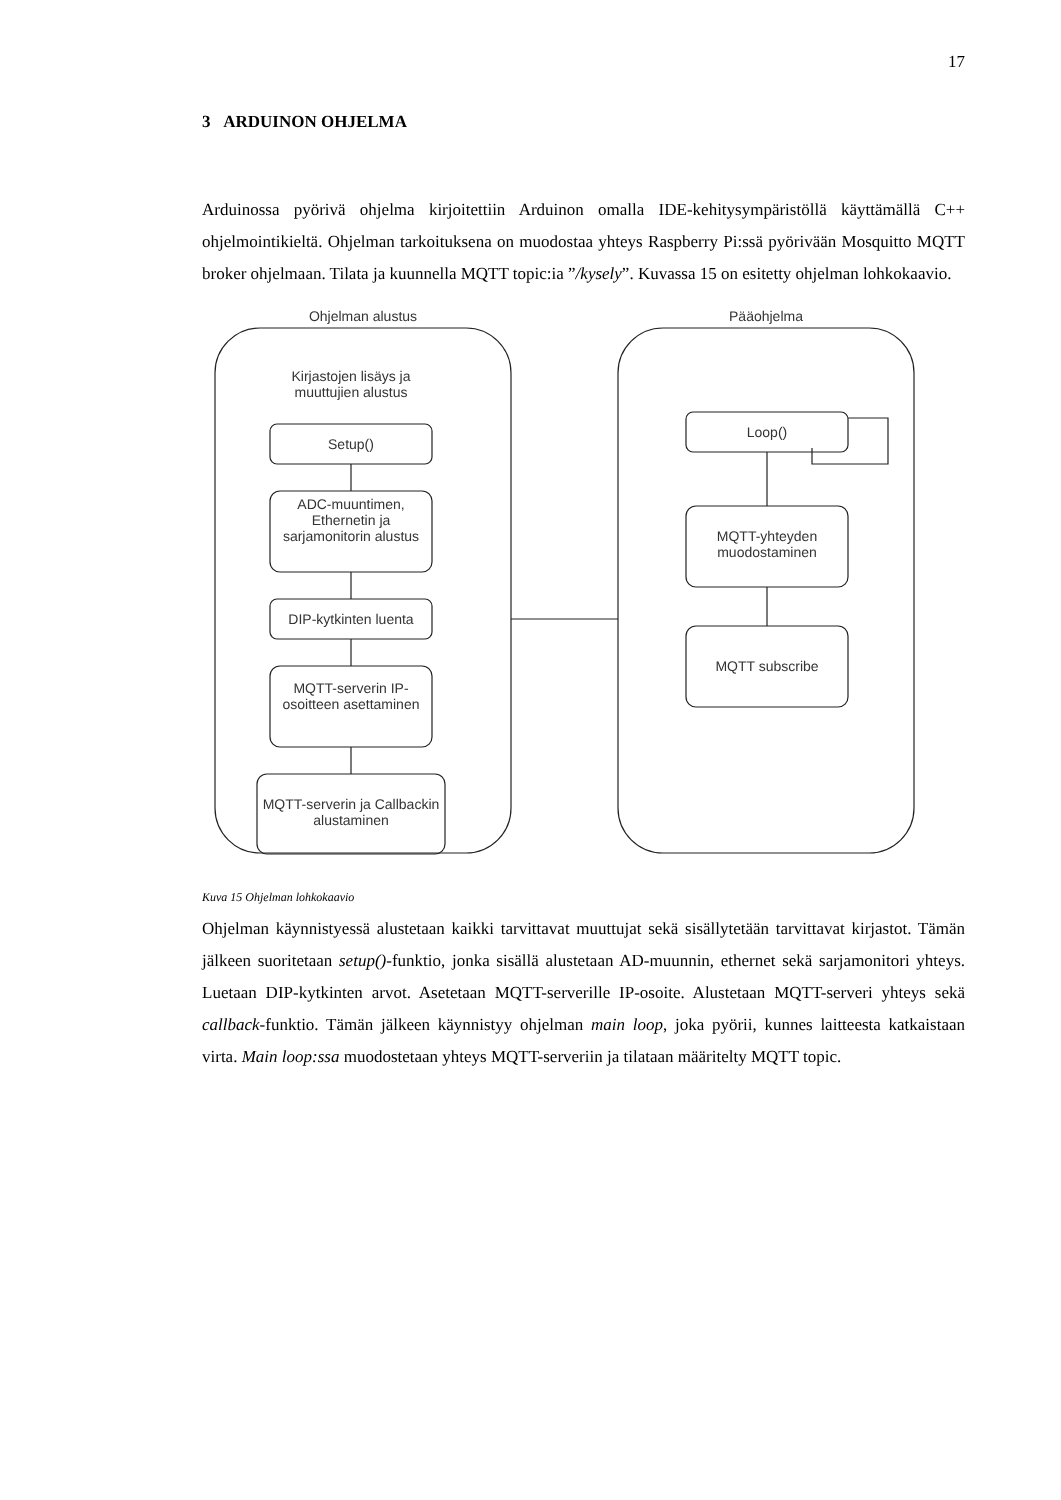17
3 ARDUINON OHJELMA
Arduinossa pyörivä ohjelma kirjoitettiin Arduinon omalla IDE-kehitysympäristöllä käyttämällä C++ ohjelmointikieltä. Ohjelman tarkoituksena on muodostaa yhteys Raspberry Pi:ssä pyörivään Mosquitto MQTT broker ohjelmaan. Tilata ja kuunnella MQTT topic:ia ”/kysely”. Kuvassa 15 on esitetty ohjelman lohkokaavio.
Ohjelman alustus Pääohjelma
Kirjastojen lisäys ja muuttujien alustus
Setup()
ADC-muuntimen, Ethernetin ja sarjamonitorin alustus
DIP-kytkinten luenta
MQTT-serverin IP-osoitteen asettaminen
MQTT-serverin ja Callbackin alustaminen
Loop()
MQTT-yhteyden muodostaminen
MQTT subscribe
Kuva 15 Ohjelman lohkokaavio
Ohjelman käynnistyessä alustetaan kaikki tarvittavat muuttujat sekä sisällytetään tarvittavat kirjastot. Tämän jälkeen suoritetaan setup()-funktio, jonka sisällä alustetaan AD-muunnin, ethernet sekä sarjamonitori yhteys. Luetaan DIP-kytkinten arvot. Asetetaan MQTT-serverille IP-osoite. Alustetaan MQTT-serveri yhteys sekä callback-funktio. Tämän jälkeen käynnistyy ohjelman main loop, joka pyörii, kunnes laitteesta katkaistaan virta. Main loop:ssa muodostetaan yhteys MQTT-serveriin ja tilataan määritelty MQTT topic.